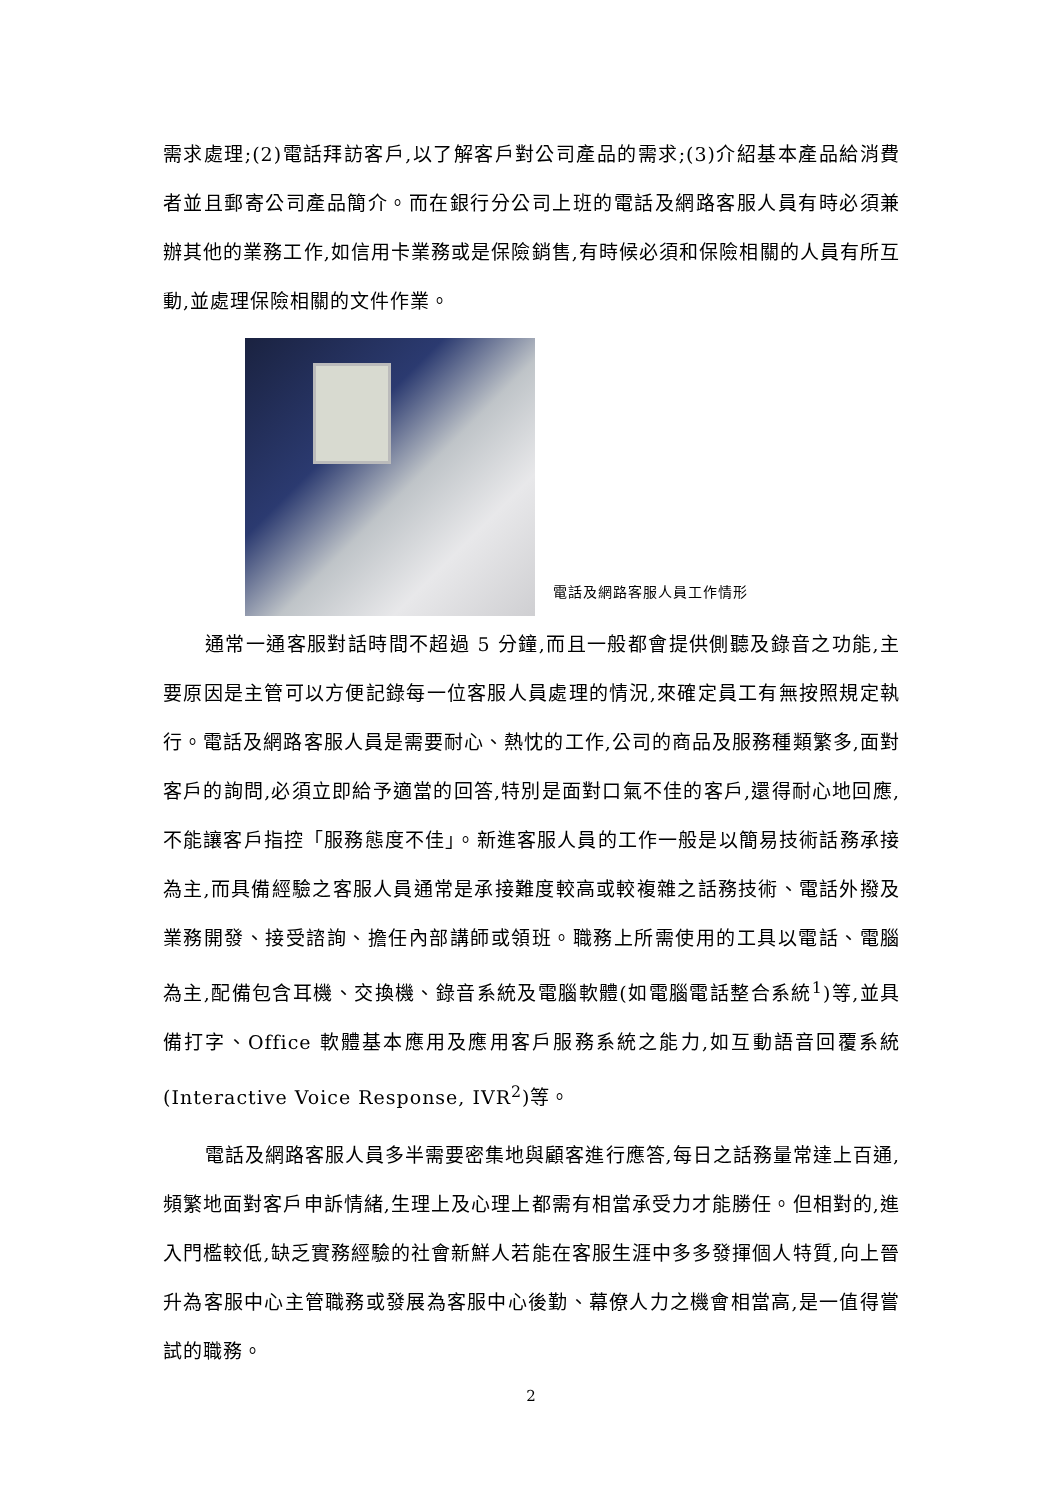需求處理;(2)電話拜訪客戶,以了解客戶對公司產品的需求;(3)介紹基本產品給消費者並且郵寄公司產品簡介。而在銀行分公司上班的電話及網路客服人員有時必須兼辦其他的業務工作,如信用卡業務或是保險銷售,有時候必須和保險相關的人員有所互動,並處理保險相關的文件作業。
電話及網路客服人員工作情形
通常一通客服對話時間不超過 5 分鐘,而且一般都會提供側聽及錄音之功能,主要原因是主管可以方便記錄每一位客服人員處理的情況,來確定員工有無按照規定執行。電話及網路客服人員是需要耐心、熱忱的工作,公司的商品及服務種類繁多,面對客戶的詢問,必須立即給予適當的回答,特別是面對口氣不佳的客戶,還得耐心地回應,不能讓客戶指控「服務態度不佳」。新進客服人員的工作一般是以簡易技術話務承接為主,而具備經驗之客服人員通常是承接難度較高或較複雜之話務技術、電話外撥及業務開發、接受諮詢、擔任內部講師或領班。職務上所需使用的工具以電話、電腦為主,配備包含耳機、交換機、錄音系統及電腦軟體(如電腦電話整合系統<sup>1</sup>)等,並具備打字、Office 軟體基本應用及應用客戶服務系統之能力,如互動語音回覆系統(Interactive Voice Response, IVR<sup>2</sup>)等。
電話及網路客服人員多半需要密集地與顧客進行應答,每日之話務量常達上百通,頻繁地面對客戶申訴情緒,生理上及心理上都需有相當承受力才能勝任。但相對的,進入門檻較低,缺乏實務經驗的社會新鮮人若能在客服生涯中多多發揮個人特質,向上晉升為客服中心主管職務或發展為客服中心後勤、幕僚人力之機會相當高,是一值得嘗試的職務。
2